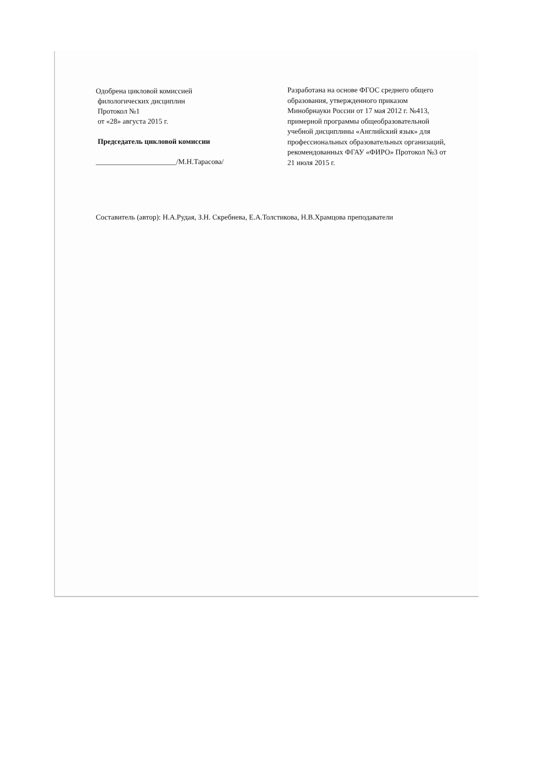Одобрена цикловой комиссией
филологических дисциплин
Протокол №1
от «28» августа 2015 г.
Председатель цикловой комиссии
______________________/М.Н.Тарасова/
Разработана на основе ФГОС среднего общего образования, утвержденного приказом Минобрнауки России от 17 мая 2012 г. №413, примерной программы общеобразовательной учебной дисциплины «Английский язык» для профессиональных образовательных организаций, рекомендованных ФГАУ «ФИРО» Протокол №3 от 21 июля 2015 г.
Составитель (автор): Н.А.Рудая, З.Н. Скребнева, Е.А.Толстикова, Н.В.Храмцова преподаватели